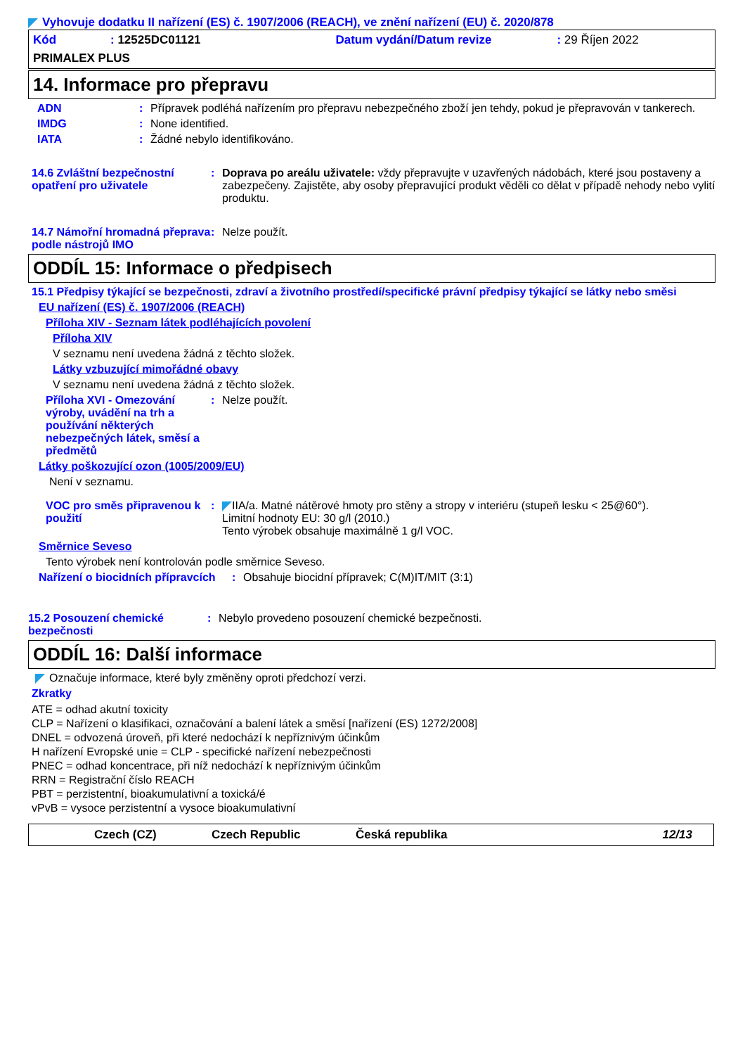Vyhovuje dodatku II nařízení (ES) č. 1907/2006 (REACH), ve znění nařízení (EU) č. 2020/878
Kód: 12525DC01121 Datum vydání/Datum revize: 29 Říjen 2022
PRIMALEX PLUS
14. Informace pro přepravu
ADN: Přípravek podléhá nařízením pro přepravu nebezpečného zboží jen tehdy, pokud je přepravován v tankerech.
IMDG: None identified.
IATA: Žádné nebylo identifikováno.
14.6 Zvláštní bezpečnostní opatření pro uživatele: Doprava po areálu uživatele: vždy přepravujte v uzavřených nádobách, které jsou postaveny a zabezpečeny. Zajistěte, aby osoby přepravující produkt věděli co dělat v případě nehody nebo vylití produktu.
14.7 Námořní hromadná přeprava podle nástrojů IMO: Nelze použít.
ODDÍL 15: Informace o předpisech
15.1 Předpisy týkající se bezpečnosti, zdraví a životního prostředí/specifické právní předpisy týkající se látky nebo směsi
EU nařízení (ES) č. 1907/2006 (REACH)
Příloha XIV - Seznam látek podléhajících povolení
Příloha XIV
V seznamu není uvedena žádná z těchto složek.
Látky vzbuzující mimořádné obavy
V seznamu není uvedena žádná z těchto složek.
Příloha XVI - Omezování výroby, uvádění na trh a používání některých nebezpečných látek, směsí a předmětů: Nelze použít.
Látky poškozující ozon (1005/2009/EU)
Není v seznamu.
VOC pro směs připravenou k použití: IIA/a. Matné nátěrové hmoty pro stěny a stropy v interiéru (stupeň lesku < 25@60°).
Limitní hodnoty EU: 30 g/l (2010.)
Tento výrobek obsahuje maximálně 1 g/l VOC.
Směrnice Seveso
Tento výrobek není kontrolován podle směrnice Seveso.
Nařízení o biocidních přípravcích: Obsahuje biocidní přípravek; C(M)IT/MIT (3:1)
15.2 Posouzení chemické bezpečnosti: Nebylo provedeno posouzení chemické bezpečnosti.
ODDÍL 16: Další informace
Označuje informace, které byly změněny oproti předchozí verzi.
Zkratky
ATE = odhad akutní toxicity
CLP = Nařízení o klasifikaci, označování a balení látek a směsí [nařízení (ES) 1272/2008]
DNEL = odvozená úroveň, při které nedochází k nepříznivým účinkům
H nařízení Evropské unie = CLP - specifické nařízení nebezpečnosti
PNEC = odhad koncentrace, při níž nedochází k nepříznivým účinkům
RRN = Registrační číslo REACH
PBT = perzistentní, bioakumulativní a toxická/é
vPvB = vysoce perzistentní a vysoce bioakumulativní
Czech (CZ) Czech Republic Česká republika 12/13